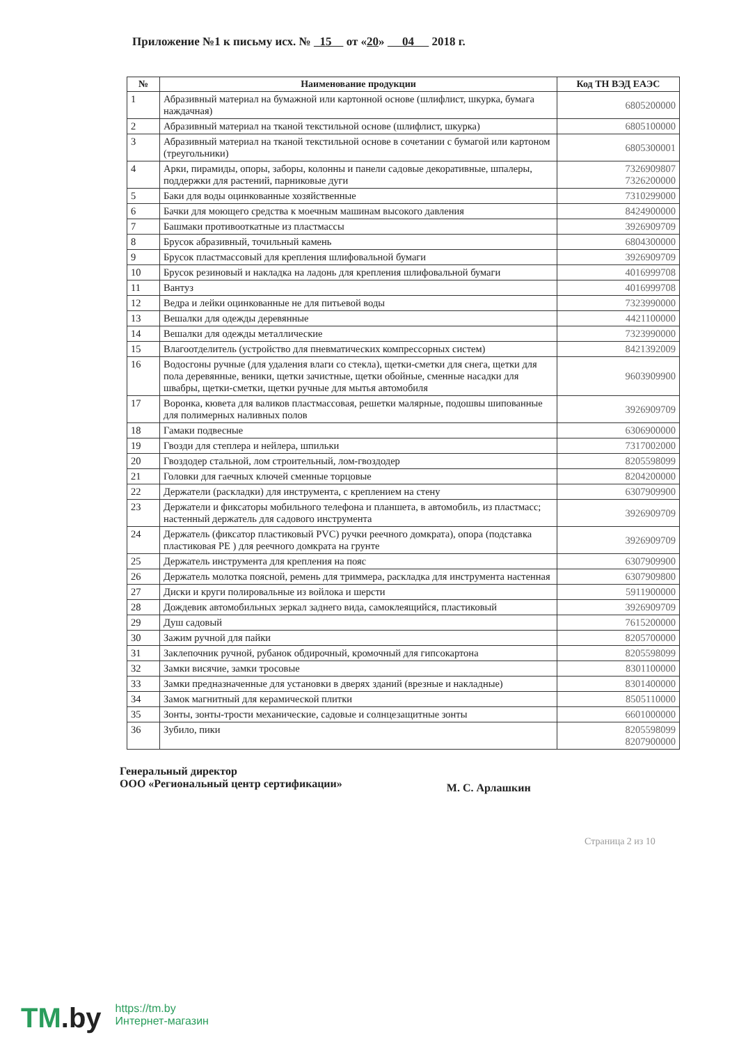Приложение №1 к письму исх. № 15 от «20» 04 2018 г.
| № | Наименование продукции | Код ТН ВЭД ЕАЭС |
| --- | --- | --- |
| 1 | Абразивный материал на бумажной или картонной основе (шлифлист, шкурка, бумага наждачная) | 6805200000 |
| 2 | Абразивный материал на тканой текстильной основе (шлифлист, шкурка) | 6805100000 |
| 3 | Абразивный материал на тканой текстильной основе в сочетании с бумагой или картоном (треугольники) | 6805300001 |
| 4 | Арки, пирамиды, опоры, заборы, колонны и панели садовые декоративные, шпалеры, поддержки для растений, парниковые дуги | 7326909807 7326200000 |
| 5 | Баки для воды оцинкованные хозяйственные | 7310299000 |
| 6 | Бачки для моющего средства к моечным машинам высокого давления | 8424900000 |
| 7 | Башмаки противооткатные из пластмассы | 3926909709 |
| 8 | Брусок абразивный, точильный камень | 6804300000 |
| 9 | Брусок пластмассовый для крепления шлифовальной бумаги | 3926909709 |
| 10 | Брусок резиновый и накладка на ладонь для крепления шлифовальной бумаги | 4016999708 |
| 11 | Вантуз | 4016999708 |
| 12 | Ведра и лейки оцинкованные не для питьевой воды | 7323990000 |
| 13 | Вешалки для одежды деревянные | 4421100000 |
| 14 | Вешалки для одежды металлические | 7323990000 |
| 15 | Влагоотделитель (устройство для пневматических компрессорных систем) | 8421392009 |
| 16 | Водосгоны ручные (для удаления влаги со стекла), щетки-сметки для снега, щетки для пола деревянные, веники, щетки зачистные, щетки обойные, сменные насадки для швабры, щетки-сметки, щетки ручные для мытья автомобиля | 9603909900 |
| 17 | Воронка, кювета для валиков пластмассовая, решетки малярные, подошвы шипованные для полимерных наливных полов | 3926909709 |
| 18 | Гамаки подвесные | 6306900000 |
| 19 | Гвозди для степлера и нейлера, шпильки | 7317002000 |
| 20 | Гвоздодер стальной, лом строительный, лом-гвоздодер | 8205598099 |
| 21 | Головки для гаечных ключей сменные торцовые | 8204200000 |
| 22 | Держатели (раскладки) для инструмента, с креплением на стену | 6307909900 |
| 23 | Держатели и фиксаторы мобильного телефона и планшета, в автомобиль, из пластмасс; настенный держатель для садового инструмента | 3926909709 |
| 24 | Держатель (фиксатор пластиковый PVC) ручки реечного домкрата), опора (подставка пластиковая PE ) для реечного домкрата на грунте | 3926909709 |
| 25 | Держатель инструмента для крепления на пояс | 6307909900 |
| 26 | Держатель молотка поясной, ремень для триммера, раскладка для инструмента настенная | 6307909800 |
| 27 | Диски и круги полировальные из войлока и шерсти | 5911900000 |
| 28 | Дождевик автомобильных зеркал заднего вида, самоклеящийся, пластиковый | 3926909709 |
| 29 | Душ садовый | 7615200000 |
| 30 | Зажим ручной для пайки | 8205700000 |
| 31 | Заклепочник ручной, рубанок обдирочный, кромочный для гипсокартона | 8205598099 |
| 32 | Замки висячие, замки тросовые | 8301100000 |
| 33 | Замки предназначенные для установки в дверях зданий (врезные и накладные) | 8301400000 |
| 34 | Замок магнитный для керамической плитки | 8505110000 |
| 35 | Зонты, зонты-трости механические, садовые и солнцезащитные зонты | 6601000000 |
| 36 | Зубило, пики | 8205598099 8207900000 |
Генеральный директор
ООО «Региональный центр сертификации»
М. С. Арлашкин
Страница 2 из 10
TM.by
https://tm.by
Интернет-магазин